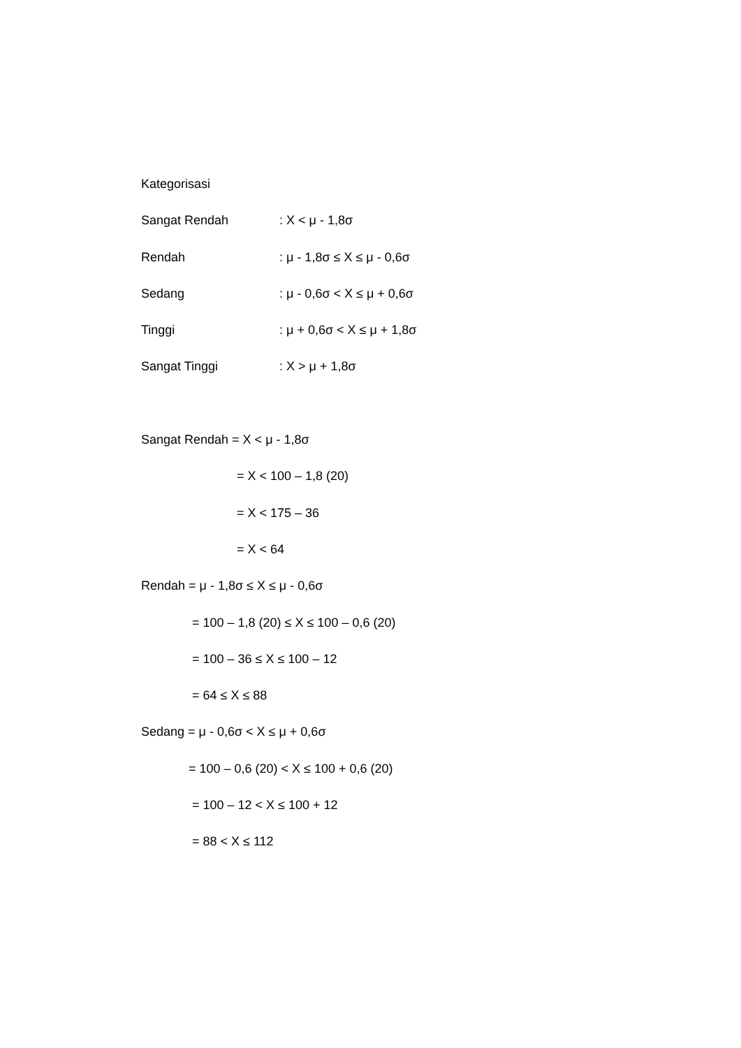Kategorisasi
Sangat Rendah : X < μ - 1,8σ
Rendah : μ - 1,8σ ≤ X ≤ μ - 0,6σ
Sedang : μ - 0,6σ < X ≤ μ + 0,6σ
Tinggi : μ + 0,6σ < X ≤ μ + 1,8σ
Sangat Tinggi : X > μ + 1,8σ
Sangat Rendah = X < μ - 1,8σ
= X < 100 – 1,8 (20)
= X < 175 – 36
= X < 64
Rendah = μ - 1,8σ ≤ X ≤ μ - 0,6σ
= 100 – 1,8 (20) ≤ X ≤ 100 – 0,6 (20)
= 100 – 36 ≤ X ≤ 100 – 12
= 64 ≤ X ≤ 88
Sedang = μ - 0,6σ < X ≤ μ + 0,6σ
= 100 – 0,6 (20) < X ≤ 100 + 0,6 (20)
= 100 – 12 < X ≤ 100 + 12
= 88 < X ≤ 112